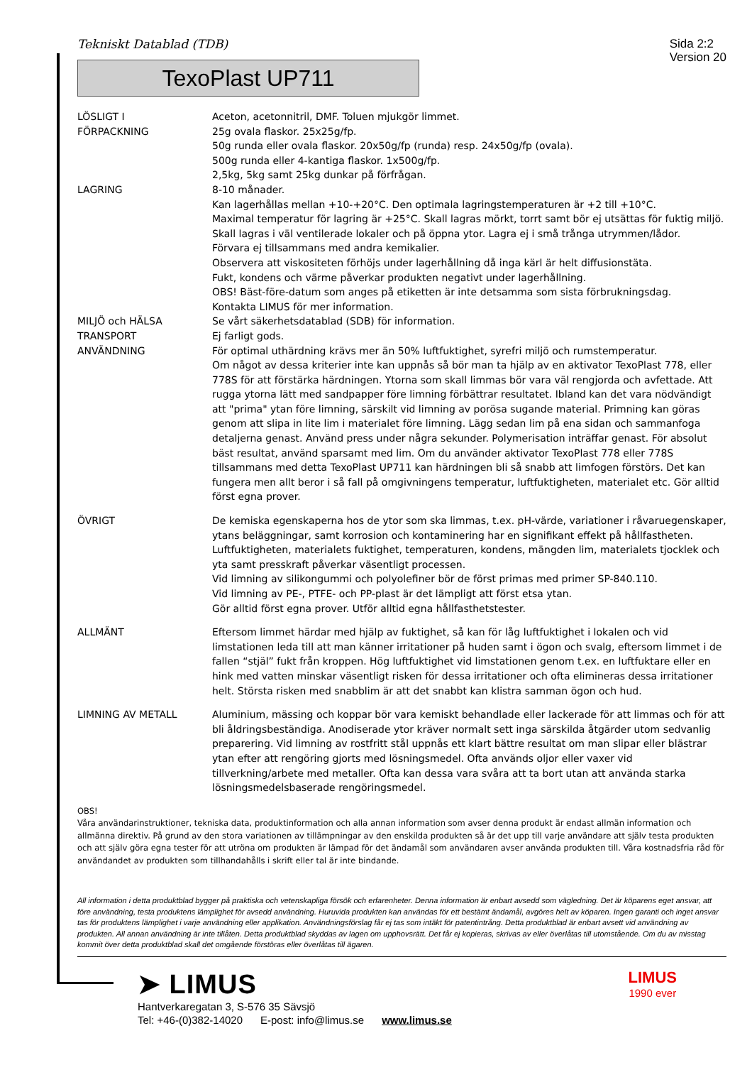Tekniskt Datablad (TDB)
Sida 2:2
Version 20
TexoPlast UP711
LÖSLIGT I Aceton, acetonnitril, DMF. Toluen mjukgör limmet.
FÖRPACKNING 25g ovala flaskor. 25x25g/fp.
50g runda eller ovala flaskor. 20x50g/fp (runda) resp. 24x50g/fp (ovala).
500g runda eller 4-kantiga flaskor. 1x500g/fp.
2,5kg, 5kg samt 25kg dunkar på förfrågan.
LAGRING 8-10 månader.
Kan lagerhållas mellan +10-+20°C. Den optimala lagringstemperaturen är +2 till +10°C.
Maximal temperatur för lagring är +25°C. Skall lagras mörkt, torrt samt bör ej utsättas för fuktig miljö.
Skall lagras i väl ventilerade lokaler och på öppna ytor. Lagra ej i små trånga utrymmen/lådor.
Förvara ej tillsammans med andra kemikalier.
Observera att viskositeten förhöjs under lagerhållning då inga kärl är helt diffusionstäta.
Fukt, kondens och värme påverkar produkten negativt under lagerhållning.
OBS! Bäst-före-datum som anges på etiketten är inte detsamma som sista förbrukningsdag.
Kontakta LIMUS för mer information.
MILJÖ och HÄLSA Se vårt säkerhetsdatablad (SDB) för information.
TRANSPORT Ej farligt gods.
ANVÄNDNING För optimal uthärdning krävs mer än 50% luftfuktighet, syrefri miljö och rumstemperatur.
Om något av dessa kriterier inte kan uppnås så bör man ta hjälp av en aktivator TexoPlast 778, eller 778S för att förstärka härdningen. Ytorna som skall limmas bör vara väl rengjorda och avfettade. Att rugga ytorna lätt med sandpapper före limning förbättrar resultatet. Ibland kan det vara nödvändigt att "prima" ytan före limning, särskilt vid limning av porösa sugande material. Primning kan göras genom att slipa in lite lim i materialet före limning. Lägg sedan lim på ena sidan och sammanfoga detaljerna genast. Använd press under några sekunder. Polymerisation inträffar genast. För absolut bäst resultat, använd sparsamt med lim. Om du använder aktivator TexoPlast 778 eller 778S tillsammans med detta TexoPlast UP711 kan härdningen bli så snabb att limfogen förstörs. Det kan fungera men allt beror i så fall på omgivningens temperatur, luftfuktigheten, materialet etc. Gör alltid först egna prover.
ÖVRIGT De kemiska egenskaperna hos de ytor som ska limmas, t.ex. pH-värde, variationer i råvaruegenskaper, ytans beläggningar, samt korrosion och kontaminering har en signifikant effekt på hållfastheten.
Luftfuktigheten, materialets fuktighet, temperaturen, kondens, mängden lim, materialets tjocklek och yta samt presskraft påverkar väsentligt processen.
Vid limning av silikongummi och polyolefiner bör de först primas med primer SP-840.110.
Vid limning av PE-, PTFE- och PP-plast är det lämpligt att först etsa ytan.
Gör alltid först egna prover. Utför alltid egna hållfasthetstester.
ALLMÄNT Eftersom limmet härdar med hjälp av fuktighet, så kan för låg luftfuktighet i lokalen och vid limstationen leda till att man känner irritationer på huden samt i ögon och svalg, eftersom limmet i de fallen “stjäl” fukt från kroppen. Hög luftfuktighet vid limstationen genom t.ex. en luftfuktare eller en hink med vatten minskar väsentligt risken för dessa irritationer och ofta elimineras dessa irritationer helt. Största risken med snabblim är att det snabbt kan klistra samman ögon och hud.
LIMNING AV METALL Aluminium, mässing och koppar bör vara kemiskt behandlade eller lackerade för att limmas och för att bli åldringsbeständiga. Anodiserade ytor kräver normalt sett inga särskilda åtgärder utom sedvanlig preparering. Vid limning av rostfritt stål uppnås ett klart bättre resultat om man slipar eller blästrar ytan efter att rengöring gjorts med lösningsmedel. Ofta används oljor eller vaxer vid tillverkning/arbete med metaller. Ofta kan dessa vara svåra att ta bort utan att använda starka lösningsmedelsbaserade rengöringsmedel.
OBS!
Våra användarinstruktioner, tekniska data, produktinformation och alla annan information som avser denna produkt är endast allmän information och allmänna direktiv. På grund av den stora variationen av tillämpningar av den enskilda produkten så är det upp till varje användare att själv testa produkten och att själv göra egna tester för att utröna om produkten är lämpad för det ändamål som användaren avser använda produkten till. Våra kostnadsfria råd för användandet av produkten som tillhandahålls i skrift eller tal är inte bindande.
All information i detta produktblad bygger på praktiska och vetenskapliga försök och erfarenheter. Denna information är enbart avsedd som vägledning. Det är köparens eget ansvar, att före användning, testa produktens lämplighet för avsedd användning. Huruvida produkten kan användas för ett bestämt ändamål, avgöres helt av köparen. Ingen garanti och inget ansvar tas för produktens lämplighet i varje användning eller applikation. Användningsförslag får ej tas som intäkt för patentintrång. Detta produktblad är enbart avsett vid användning av produkten. All annan användning är inte tillåten. Detta produktblad skyddas av lagen om upphovsrätt. Det får ej kopieras, skrivas av eller överlåtas till utomstående. Om du av misstag kommit över detta produktblad skall det omgående förstöras eller överlåtas till ägaren.
➤ LIMUS
Hantverkaregatan 3, S-576 35 Sävsjö
Tel: +46-(0)382-14020 E-post: info@limus.se www.limus.se
LIMUS
1990 ever